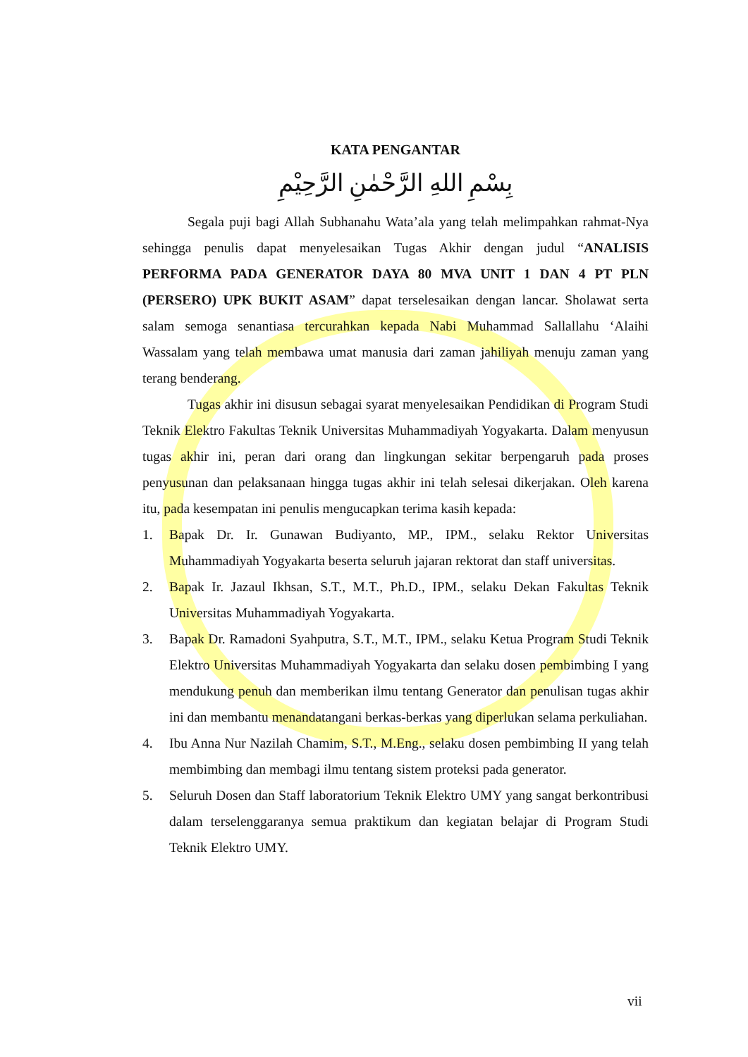KATA PENGANTAR
بِسْمِ اللهِ الرَّحْمٰنِ الرَّحِيْمِ
Segala puji bagi Allah Subhanahu Wata’ala yang telah melimpahkan rahmat-Nya sehingga penulis dapat menyelesaikan Tugas Akhir dengan judul “ANALISIS PERFORMA PADA GENERATOR DAYA 80 MVA UNIT 1 DAN 4 PT PLN (PERSERO) UPK BUKIT ASAM” dapat terselesaikan dengan lancar. Sholawat serta salam semoga senantiasa tercurahkan kepada Nabi Muhammad Sallallahu ‘Alaihi Wassalam yang telah membawa umat manusia dari zaman jahiliyah menuju zaman yang terang benderang.
Tugas akhir ini disusun sebagai syarat menyelesaikan Pendidikan di Program Studi Teknik Elektro Fakultas Teknik Universitas Muhammadiyah Yogyakarta. Dalam menyusun tugas akhir ini, peran dari orang dan lingkungan sekitar berpengaruh pada proses penyusunan dan pelaksanaan hingga tugas akhir ini telah selesai dikerjakan. Oleh karena itu, pada kesempatan ini penulis mengucapkan terima kasih kepada:
1. Bapak Dr. Ir. Gunawan Budiyanto, MP., IPM., selaku Rektor Universitas Muhammadiyah Yogyakarta beserta seluruh jajaran rektorat dan staff universitas.
2. Bapak Ir. Jazaul Ikhsan, S.T., M.T., Ph.D., IPM., selaku Dekan Fakultas Teknik Universitas Muhammadiyah Yogyakarta.
3. Bapak Dr. Ramadoni Syahputra, S.T., M.T., IPM., selaku Ketua Program Studi Teknik Elektro Universitas Muhammadiyah Yogyakarta dan selaku dosen pembimbing I yang mendukung penuh dan memberikan ilmu tentang Generator dan penulisan tugas akhir ini dan membantu menandatangani berkas-berkas yang diperlukan selama perkuliahan.
4. Ibu Anna Nur Nazilah Chamim, S.T., M.Eng., selaku dosen pembimbing II yang telah membimbing dan membagi ilmu tentang sistem proteksi pada generator.
5. Seluruh Dosen dan Staff laboratorium Teknik Elektro UMY yang sangat berkontribusi dalam terselenggaranya semua praktikum dan kegiatan belajar di Program Studi Teknik Elektro UMY.
vii